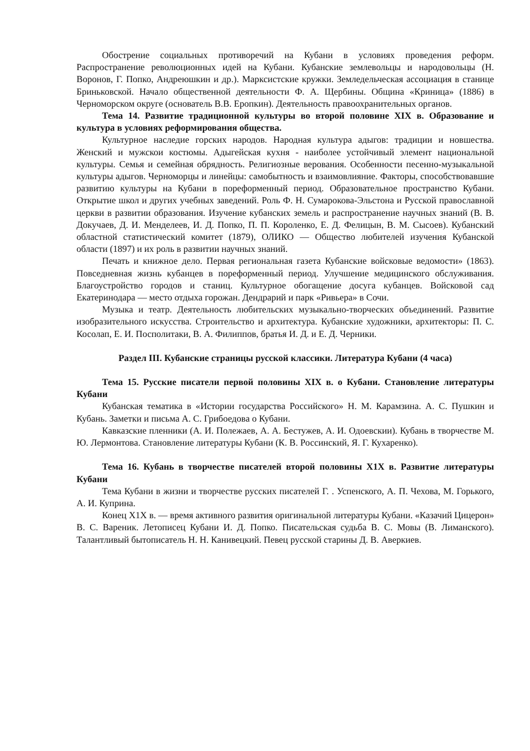Обострение социальных противоречий на Кубани в условиях проведения реформ. Распространение революционных идей на Кубани. Кубанские землевольцы и народовольцы (Н. Воронов, Г. Попко, Андреюшкин и др.). Марксистские кружки. Земледельческая ассоциация в станице Бриньковской. Начало общественной деятельности Ф. А. Щербины. Община «Криница» (1886) в Черноморском округе (основатель В.В. Еропкин). Деятельность правоохранительных органов.
Тема 14. Развитие традиционной культуры во второй половине XIX в. Образование и культура в условиях реформирования общества.
Культурное наследие горских народов. Народная культура адыгов: традиции и новшества. Женский и мужскои костюмы. Адыгейская кухня - наиболее устойчивый элемент национальной культуры. Семья и семейная обрядность. Религиозные верования. Особенности песенно-музыкальной культуры адыгов. Черноморцы и линейцы: самобытность и взаимовлияние. Факторы, способствовавшие развитию культуры на Кубани в пореформенный период. Образовательное пространство Кубани. Открытие школ и других учебных заведений. Роль Ф. Н. Сумарокова-Эльстона и Русской православной церкви в развитии образования. Изучение кубанских земель и распространение научных знаний (В. В. Докучаев, Д. И. Менделеев, И. Д. Попко, П. П. Короленко, Е. Д. Фелицын, В. М. Сысоев). Кубанский областной статистический комитет (1879), ОЛИКО — Общество любителей изучения Кубанской области (1897) и их роль в развитии научных знаний.
Печать и книжное дело. Первая региональная газета Кубанские войсковые ведомости» (1863). Повседневная жизнь кубанцев в пореформенный период. Улучшение медицинского обслуживания. Благоустройство городов и станиц. Культурное обогащение досуга кубанцев. Войсковой сад Екатеринодара — место отдыха горожан. Дендрарий и парк «Ривьера» в Сочи.
Музыка и театр. Деятельность любительских музыкально-творческих объединений. Развитие изобразительного искусства. Строительство и архитектура. Кубанские художники, архитекторы: П. С. Косолап, Е. И. Посполитаки, В. А. Филиппов, братья И. Д. и Е. Д. Черники.
Раздел III. Кубанские страницы русской классики. Литература Кубани (4 часа)
Тема 15. Русские писатели первой половины XIX в. о Кубани. Становление литературы Кубани
Кубанская тематика в «Истории государства Российского» Н. М. Карамзина. А. С. Пушкин и Кубань. Заметки и письма А. С. Грибоедова о Кубани.
Кавказские пленники (А. И. Полежаев, А. А. Бестужев, А. И. Одоевскии). Кубань в творчестве М. Ю. Лермонтова. Становление литературы Кубани (К. В. Россинский, Я. Г. Кухаренко).
Тема 16. Кубань в творчестве писателей второй половины X1X в. Развитие литературы Кубани
Тема Кубани в жизни и творчестве русских писателей Г. . Успенского, А. П. Чехова, М. Горького, А. И. Куприна.
Конец X1X в. — время активного развития оригинальной литературы Кубани. «Казачий Цицерон» В. С. Вареник. Летописец Кубани И. Д. Попко. Писательская судьба В. С. Мовы (В. Лиманского). Талантливый бытописатель Н. Н. Канивецкий. Певец русской старины Д. В. Аверкиев.